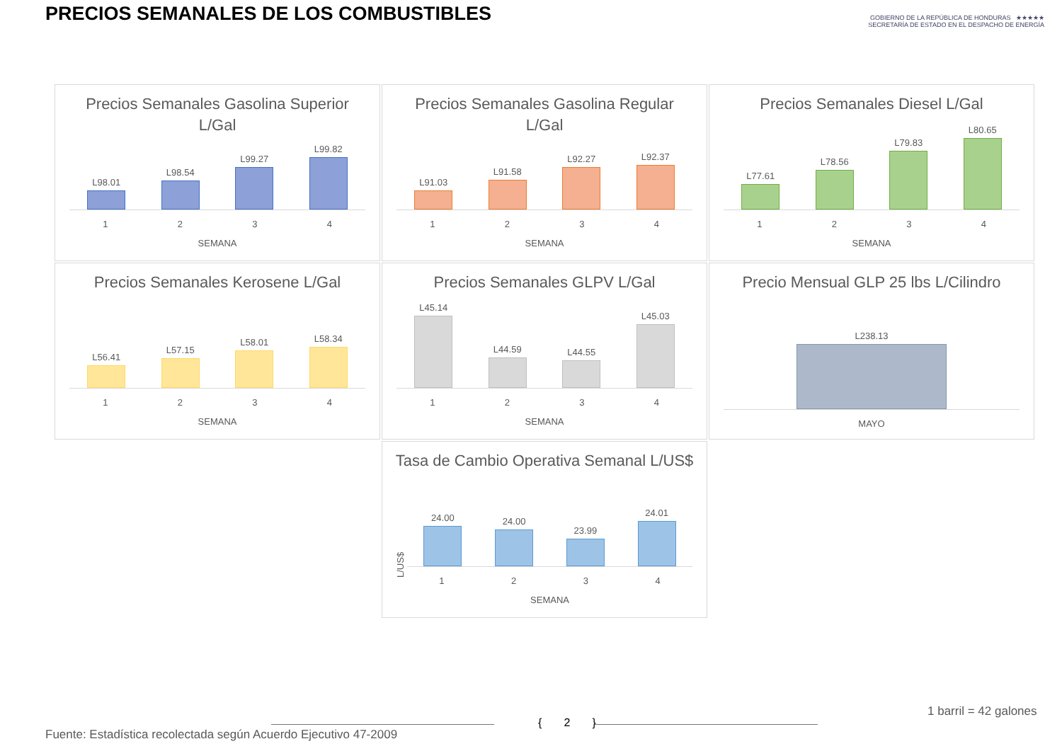PRECIOS SEMANALES DE LOS COMBUSTIBLES
GOBIERNO DE LA REPÚBLICA DE HONDURAS ★★★★★ SECRETARÍA DE ESTADO EN EL DESPACHO DE ENERGÍA
Precios Semanales Gasolina Superior L/Gal
L98.01
L98.54
L99.27
L99.82
1 2 3 4
SEMANA
Precios Semanales Gasolina Regular L/Gal
L91.03
L91.58
L92.27
L92.37
1 2 3 4
SEMANA
Precios Semanales Diesel L/Gal
L77.61
L78.56
L79.83
L80.65
1 2 3 4
SEMANA
Precios Semanales Kerosene L/Gal
L56.41
L57.15
L58.01
L58.34
1 2 3 4
SEMANA
Precios Semanales GLPV L/Gal
L45.14
L44.59
L44.55
L45.03
1 2 3 4
SEMANA
Precio Mensual GLP 25 lbs L/Cilindro
L238.13
MAYO
Tasa de Cambio Operativa Semanal L/US$
L/US$
24.00
24.00
23.99
24.01
1 2 3 4
SEMANA
1 barril = 42 galones
{ 2 }
Fuente: Estadística recolectada según Acuerdo Ejecutivo 47-2009